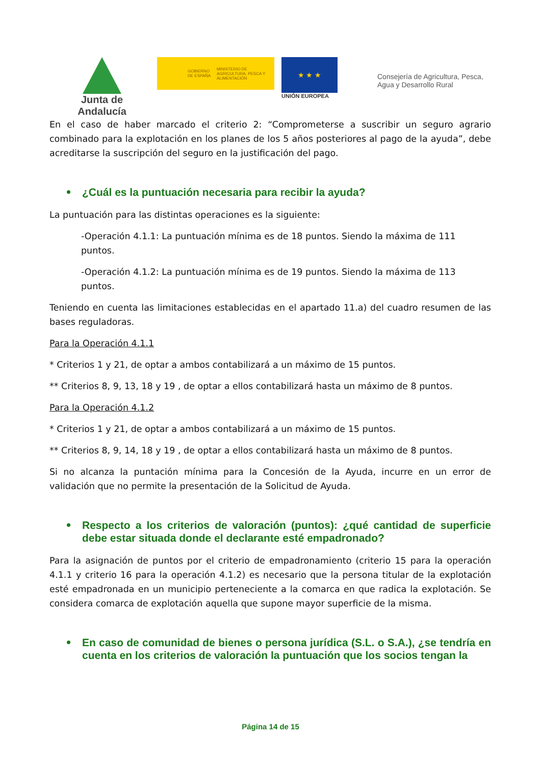Junta de Andalucía
GOBIERNO DE ESPAÑA MINISTERIO DE AGRICULTURA, PESCA Y ALIMENTACIÓN
★ ★ ★
UNIÓN EUROPEA
Consejería de Agricultura, Pesca,
Agua y Desarrollo Rural
En el caso de haber marcado el criterio 2: “Comprometerse a suscribir un seguro agrario combinado para la explotación en los planes de los 5 años posteriores al pago de la ayuda”, debe acreditarse la suscripción del seguro en la justificación del pago.
¿Cuál es la puntuación necesaria para recibir la ayuda?
La puntuación para las distintas operaciones es la siguiente:
-Operación 4.1.1: La puntuación mínima es de 18 puntos. Siendo la máxima de 111 puntos.
-Operación 4.1.2: La puntuación mínima es de 19 puntos. Siendo la máxima de 113 puntos.
Teniendo en cuenta las limitaciones establecidas en el apartado 11.a) del cuadro resumen de las bases reguladoras.
Para la Operación 4.1.1
* Criterios 1 y 21, de optar a ambos contabilizará a un máximo de 15 puntos.
** Criterios 8, 9, 13, 18 y 19 , de optar a ellos contabilizará hasta un máximo de 8 puntos.
Para la Operación 4.1.2
* Criterios 1 y 21, de optar a ambos contabilizará a un máximo de 15 puntos.
** Criterios 8, 9, 14, 18 y 19 , de optar a ellos contabilizará hasta un máximo de 8 puntos.
Si no alcanza la puntación mínima para la Concesión de la Ayuda, incurre en un error de validación que no permite la presentación de la Solicitud de Ayuda.
Respecto a los criterios de valoración (puntos): ¿qué cantidad de superficie debe estar situada donde el declarante esté empadronado?
Para la asignación de puntos por el criterio de empadronamiento (criterio 15 para la operación 4.1.1 y criterio 16 para la operación 4.1.2) es necesario que la persona titular de la explotación esté empadronada en un municipio perteneciente a la comarca en que radica la explotación. Se considera comarca de explotación aquella que supone mayor superficie de la misma.
En caso de comunidad de bienes o persona jurídica (S.L. o S.A.), ¿se tendría en cuenta en los criterios de valoración la puntuación que los socios tengan la
Página 14 de 15